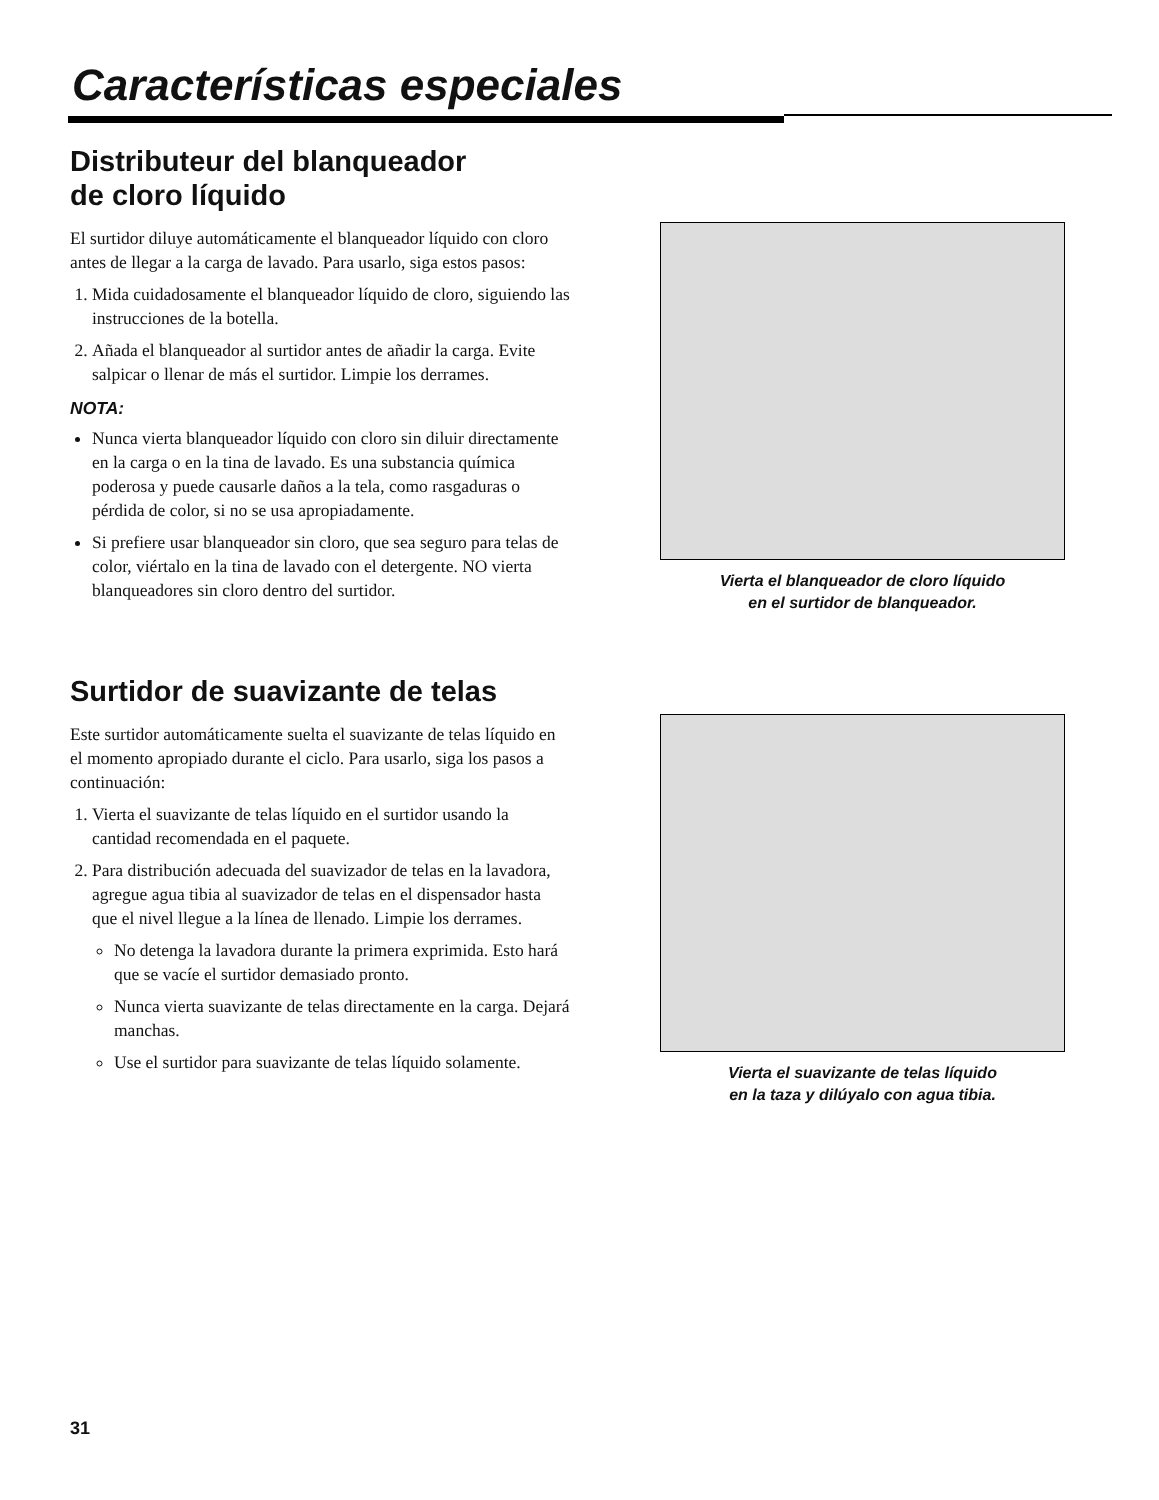Características especiales
Distributeur del blanqueador
de cloro líquido
El surtidor diluye automáticamente el blanqueador líquido con cloro antes de llegar a la carga de lavado. Para usarlo, siga estos pasos:
1. Mida cuidadosamente el blanqueador líquido de cloro, siguiendo las instrucciones de la botella.
2. Añada el blanqueador al surtidor antes de añadir la carga. Evite salpicar o llenar de más el surtidor. Limpie los derrames.
NOTA:
Nunca vierta blanqueador líquido con cloro sin diluir directamente en la carga o en la tina de lavado. Es una substancia química poderosa y puede causarle daños a la tela, como rasgaduras o pérdida de color, si no se usa apropiadamente.
Si prefiere usar blanqueador sin cloro, que sea seguro para telas de color, viértalo en la tina de lavado con el detergente. NO vierta blanqueadores sin cloro dentro del surtidor.
Vierta el blanqueador de cloro líquido
en el surtidor de blanqueador.
Surtidor de suavizante de telas
Este surtidor automáticamente suelta el suavizante de telas líquido en el momento apropiado durante el ciclo. Para usarlo, siga los pasos a continuación:
1. Vierta el suavizante de telas líquido en el surtidor usando la cantidad recomendada en el paquete.
2. Para distribución adecuada del suavizador de telas en la lavadora, agregue agua tibia al suavizador de telas en el dispensador hasta que el nivel llegue a la línea de llenado. Limpie los derrames.
No detenga la lavadora durante la primera exprimida. Esto hará que se vacíe el surtidor demasiado pronto.
Nunca vierta suavizante de telas directamente en la carga. Dejará manchas.
Use el surtidor para suavizante de telas líquido solamente.
Vierta el suavizante de telas líquido
en la taza y dilúyalo con agua tibia.
31